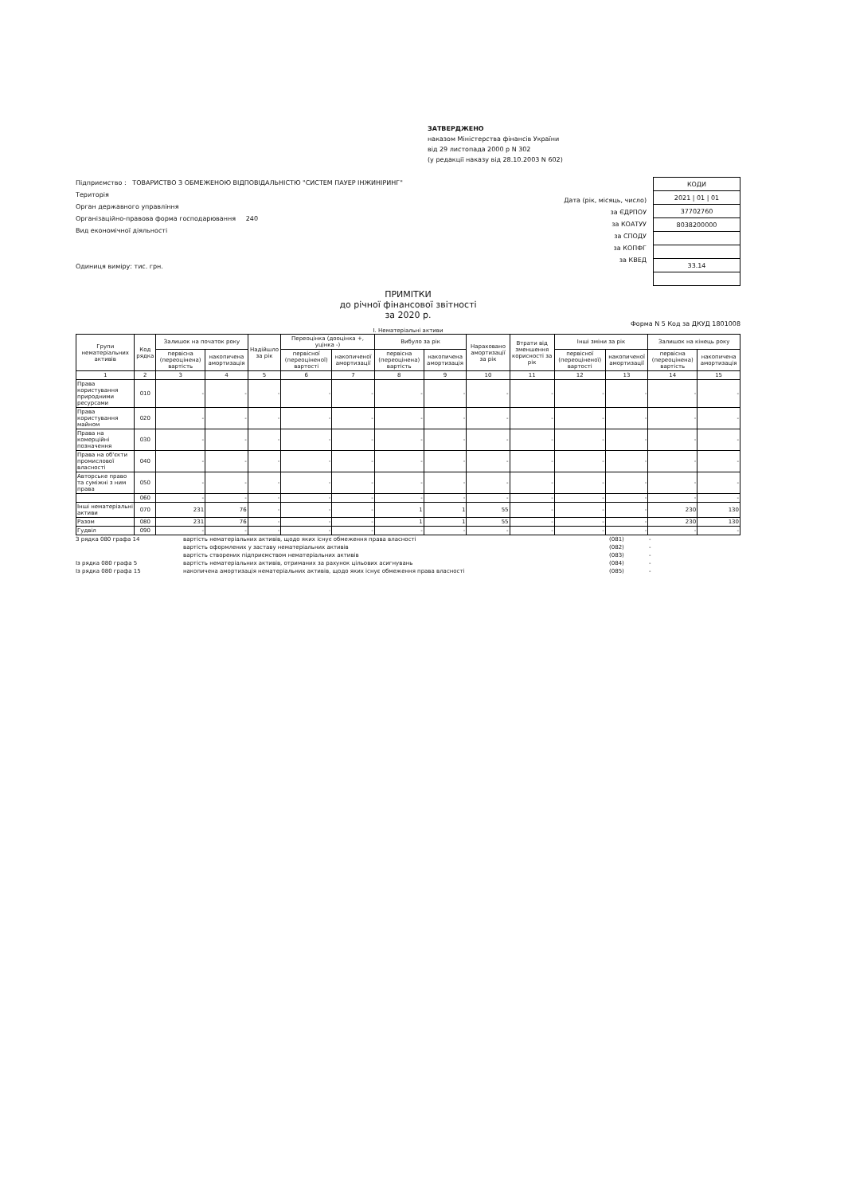ЗАТВЕРДЖЕНО
наказом Міністерства фінансів України
від 29 листопада 2000 р N 302
(у редакції наказу від 28.10.2003 N 602)
Підприємство : ТОВАРИСТВО З ОБМЕЖЕНОЮ ВІДПОВІДАЛЬНІСТЮ "СИСТЕМ ПАУЕР ІНЖИНІРИНГ"
Територія
Орган державного управління
Організаційно-правова форма господарювання 240
Вид економічної діяльності
Одиниця виміру: тис. грн.
Дата (рік, місяць, число)
за ЄДРПОУ
за КОАТУУ
за СПОДУ
за КОПФГ
за КВЕД
| КОДИ |
| 2021 / 01 / 01 |
| 37702760 |
| 8038200000 |
| 33.14 |
ПРИМІТКИ
до річної фінансової звітності
за 2020 р.
Форма N 5 Код за ДКУД 1801008
І. Нематеріальні активи
| Групи нематеріальних активів | Код рядка | Залишок на початок року | | Надійшло за рік | Переоцінка (дооцінка +, уцінка -) | | Вибуло за рік | | Нараховано амортизації за рік | Втрати від зменшення корисності за рік | Інші зміни за рік | | Залишок на кінець року | |
| --- | --- | --- | --- | --- | --- | --- | --- | --- | --- | --- | --- | --- | --- | --- |
| | | первісна (переоцінена) вартість | накопичена амортизація | | первісної (переоціненої) вартості | накопиченої амортизації | первісна (переоцінена) вартість | накопичена амортизація | | | первісної (переоціненої) вартості | накопиченої амортизації | первісна (переоцінена) вартість | накопичена амортизація |
| 1 | 2 | 3 | 4 | 5 | 6 | 7 | 8 | 9 | 10 | 11 | 12 | 13 | 14 | 15 |
| Права користування природними ресурсами | 010 | - | - | - | - | - | - | - | - | - | - | - | - | - |
| Права користування майном | 020 | - | - | - | - | - | - | - | - | - | - | - | - | - |
| Права на комерційні позначення | 030 | - | - | - | - | - | - | - | - | - | - | - | - | - |
| Права на об'єкти промислової власності | 040 | - | - | - | - | - | - | - | - | - | - | - | - | - |
| Авторське право та суміжні з ним права | 050 | - | - | - | - | - | - | - | - | - | - | - | - | - |
| | 060 | - | - | - | - | - | - | - | - | - | - | - | - | - |
| Інші нематеріальні активи | 070 | 231 | 76 | - | - | - | 1 | 1 | 55 | - | - | - | 230 | 130 |
| Разом | 080 | 231 | 76 | - | - | - | 1 | 1 | 55 | - | - | - | 230 | 130 |
| Гудвіл | 090 | - | - | - | - | - | - | - | - | - | - | - | - | - |
З рядка 080 графа 14
вартість нематеріальних активів, щодо яких існує обмеження права власності
(081)
-
вартість оформлених у заставу нематеріальних активів
(082)
-
вартість створених підприємством нематеріальних активів
(083)
-
Із рядка 080 графа 5
вартість нематеріальних активів, отриманих за рахунок цільових асигнувань
(084)
-
Із рядка 080 графа 15
накопичена амортизація нематеріальних активів, щодо яких існує обмеження права власності
(085)
-